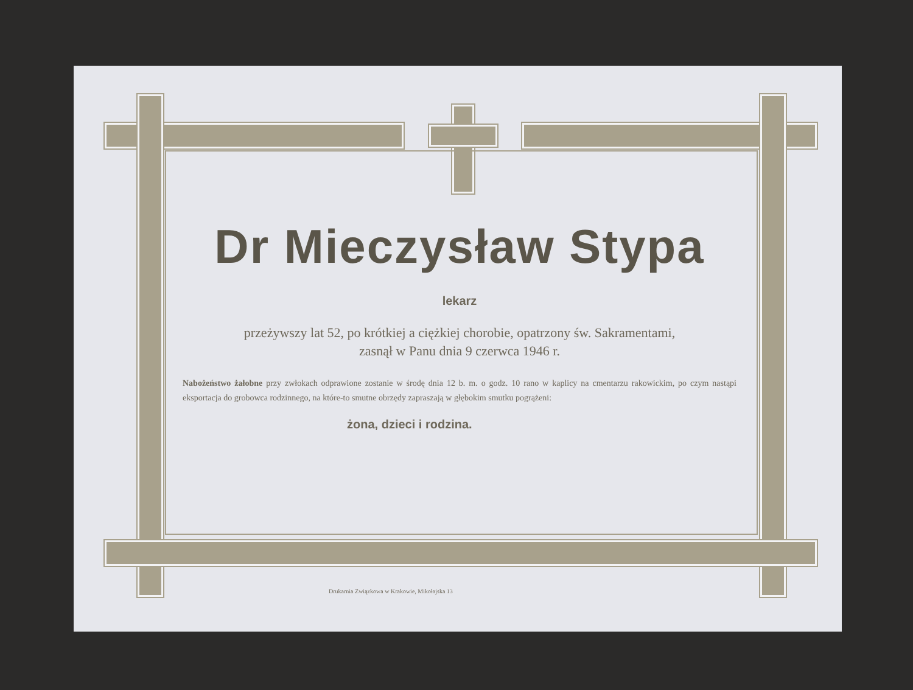Dr Mieczysław Stypa
lekarz
przeżywszy lat 52, po krótkiej a ciężkiej chorobie, opatrzony św. Sakramentami,
zasnął w Panu dnia 9 czerwca 1946 r.
Nabożeństwo żałobne przy zwłokach odprawione zostanie w środę dnia 12 b. m. o godz. 10 rano w kaplicy na cmentarzu rakowickim, po czym nastąpi eksportacja do grobowca rodzinnego, na które-to smutne obrzędy zapraszają w głębokim smutku pogrążeni:
żona, dzieci i rodzina.
Drukarnia Związkowa w Krakowie, Mikołajska 13